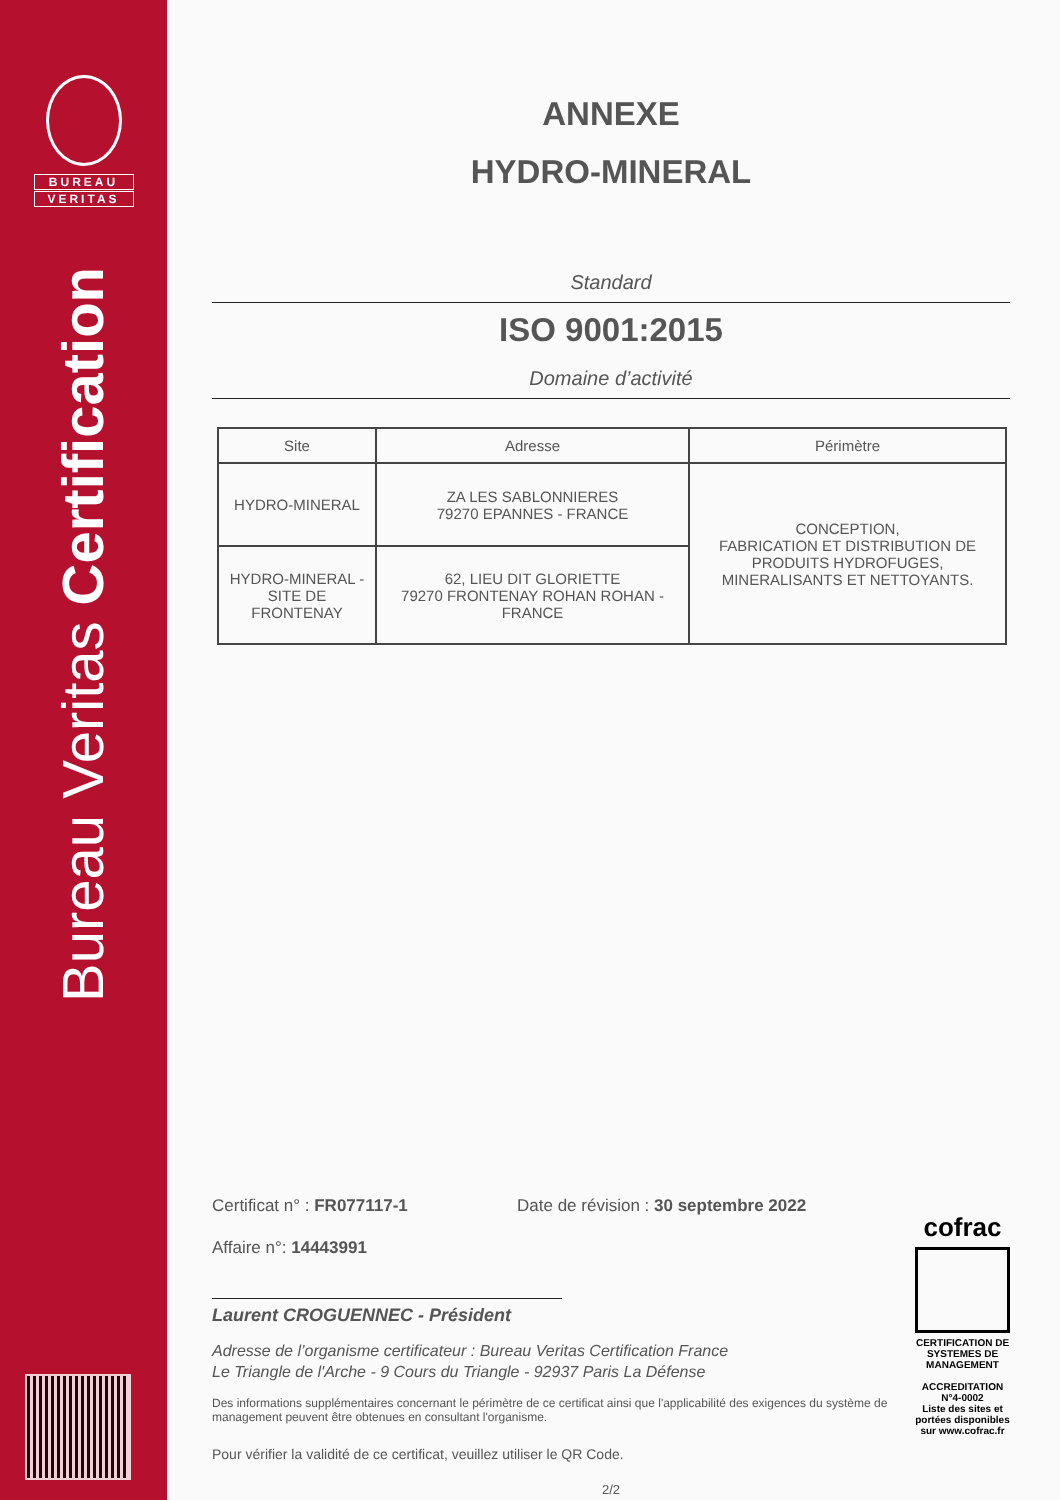BUREAU
VERITAS
Bureau Veritas Certification
ANNEXE
HYDRO-MINERAL
Standard
ISO 9001:2015
Domaine d’activité
| Site | Adresse | Périmètre |
| --- | --- | --- |
| HYDRO-MINERAL | ZA LES SABLONNIERES 79270 EPANNES - FRANCE | CONCEPTION, FABRICATION ET DISTRIBUTION DE PRODUITS HYDROFUGES, MINERALISANTS ET NETTOYANTS. |
| HYDRO-MINERAL - SITE DE FRONTENAY | 62, LIEU DIT GLORIETTE 79270 FRONTENAY ROHAN ROHAN - FRANCE | |
Certificat n° : FR077117-1 Date de révision : 30 septembre 2022
Affaire n°: 14443991
Laurent CROGUENNEC - Président
Adresse de l’organisme certificateur : Bureau Veritas Certification France
Le Triangle de l'Arche - 9 Cours du Triangle - 92937 Paris La Défense
cofrac
CERTIFICATION DE SYSTEMES DE MANAGEMENT
ACCREDITATION
N°4-0002
Liste des sites et portées disponibles sur www.cofrac.fr
Des informations supplémentaires concernant le périmètre de ce certificat ainsi que l'applicabilité des exigences du système de management peuvent être obtenues en consultant l'organisme.
Pour vérifier la validité de ce certificat, veuillez utiliser le QR Code.
2/2